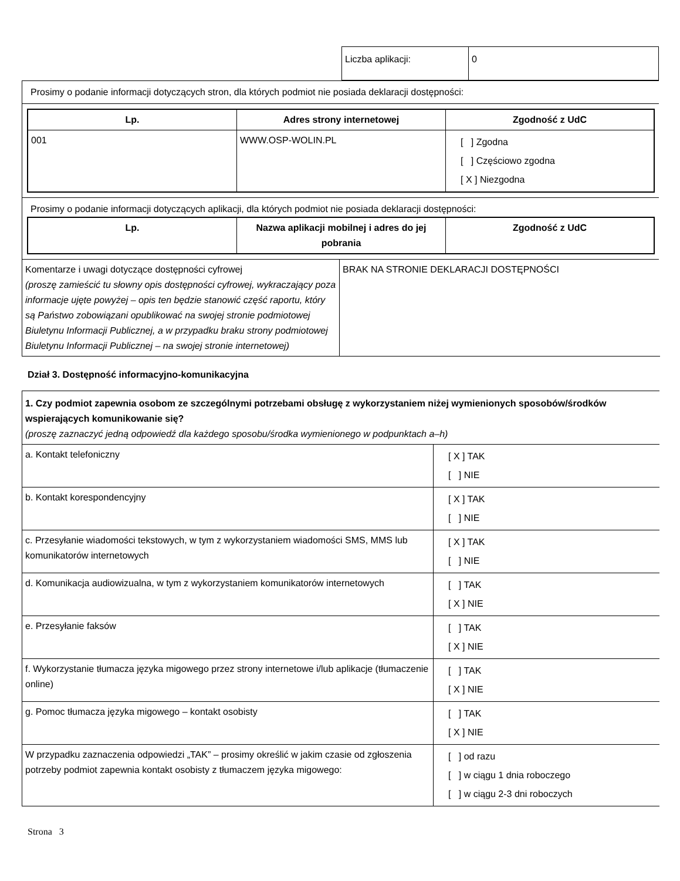| Liczba aplikacji: | 0 |
Prosimy o podanie informacji dotyczących stron, dla których podmiot nie posiada deklaracji dostępności:
| Lp. | Adres strony internetowej | Zgodność z UdC |
| --- | --- | --- |
| 001 | WWW.OSP-WOLIN.PL | [ ] Zgodna [ ] Częściowo zgodna [ X ] Niezgodna |
Prosimy o podanie informacji dotyczących aplikacji, dla których podmiot nie posiada deklaracji dostępności:
| Lp. | Nazwa aplikacji mobilnej i adres do jej pobrania | Zgodność z UdC |
| --- | --- | --- |
| Komentarze i uwagi dotyczące dostępności cyfrowej (proszę zamieścić tu słowny opis dostępności cyfrowej, wykraczający poza informacje ujęte powyżej – opis ten będzie stanowić część raportu, który są Państwo zobowiązani opublikować na swojej stronie podmiotowej Biuletynu Informacji Publicznej, a w przypadku braku strony podmiotowej Biuletynu Informacji Publicznej – na swojej stronie internetowej) | BRAK NA STRONIE DEKLARACJI DOSTĘPNOŚCI |
Dział 3. Dostępność informacyjno-komunikacyjna
| 1. Czy podmiot zapewnia osobom ze szczególnymi potrzebami obsługę z wykorzystaniem niżej wymienionych sposobów/środków wspierających komunikowanie się? (proszę zaznaczyć jedną odpowiedź dla każdego sposobu/środka wymienionego w podpunktach a–h) | |
| a. Kontakt telefoniczny | [ X ] TAK [ ] NIE |
| b. Kontakt korespondencyjny | [ X ] TAK [ ] NIE |
| c. Przesyłanie wiadomości tekstowych, w tym z wykorzystaniem wiadomości SMS, MMS lub komunikatorów internetowych | [ X ] TAK [ ] NIE |
| d. Komunikacja audiowizualna, w tym z wykorzystaniem komunikatorów internetowych | [ ] TAK [ X ] NIE |
| e. Przesyłanie faksów | [ ] TAK [ X ] NIE |
| f. Wykorzystanie tłumacza języka migowego przez strony internetowe i/lub aplikacje (tłumaczenie online) | [ ] TAK [ X ] NIE |
| g. Pomoc tłumacza języka migowego – kontakt osobisty | [ ] TAK [ X ] NIE |
| W przypadku zaznaczenia odpowiedzi „TAK” – prosimy określić w jakim czasie od zgłoszenia potrzeby podmiot zapewnia kontakt osobisty z tłumaczem języka migowego: | [ ] od razu [ ] w ciągu 1 dnia roboczego [ ] w ciągu 2-3 dni roboczych |
Strona 3